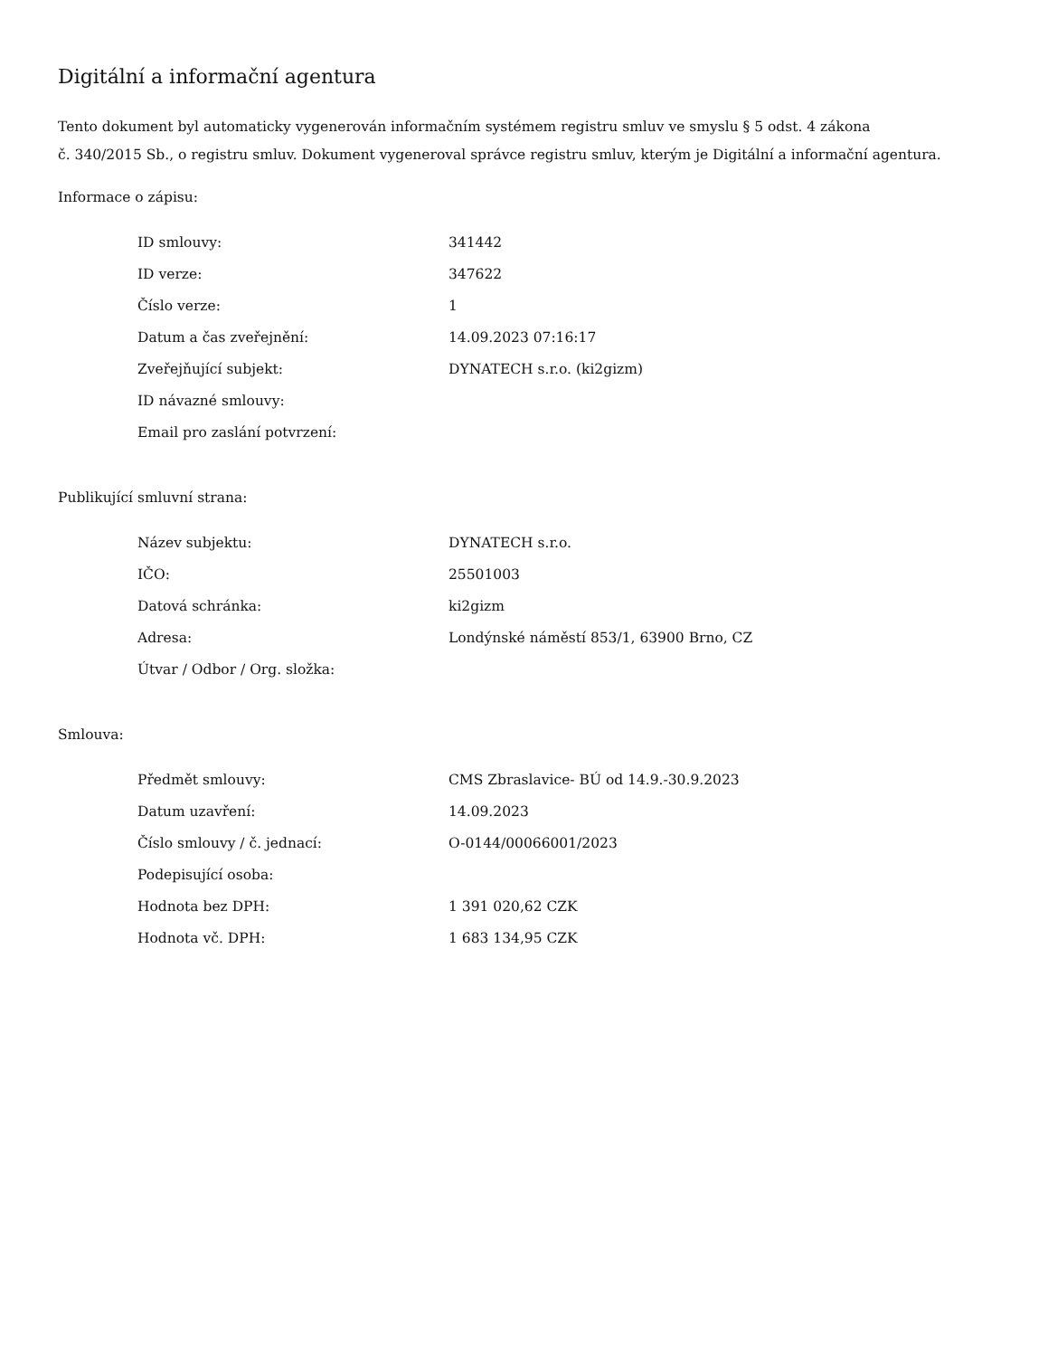Digitální a informační agentura
Tento dokument byl automaticky vygenerován informačním systémem registru smluv ve smyslu § 5 odst. 4 zákona
č. 340/2015 Sb., o registru smluv. Dokument vygeneroval správce registru smluv, kterým je Digitální a informační agentura.
Informace o zápisu:
| ID smlouvy: | 341442 |
| ID verze: | 347622 |
| Číslo verze: | 1 |
| Datum a čas zveřejnění: | 14.09.2023 07:16:17 |
| Zveřejňující subjekt: | DYNATECH s.r.o. (ki2gizm) |
| ID návazné smlouvy: | |
| Email pro zaslání potvrzení: | |
Publikující smluvní strana:
| Název subjektu: | DYNATECH s.r.o. |
| IČO: | 25501003 |
| Datová schránka: | ki2gizm |
| Adresa: | Londýnské náměstí 853/1, 63900 Brno, CZ |
| Útvar / Odbor / Org. složka: | |
Smlouva:
| Předmět smlouvy: | CMS Zbraslavice- BÚ od 14.9.-30.9.2023 |
| Datum uzavření: | 14.09.2023 |
| Číslo smlouvy / č. jednací: | O-0144/00066001/2023 |
| Podepisující osoba: | |
| Hodnota bez DPH: | 1 391 020,62 CZK |
| Hodnota vč. DPH: | 1 683 134,95 CZK |